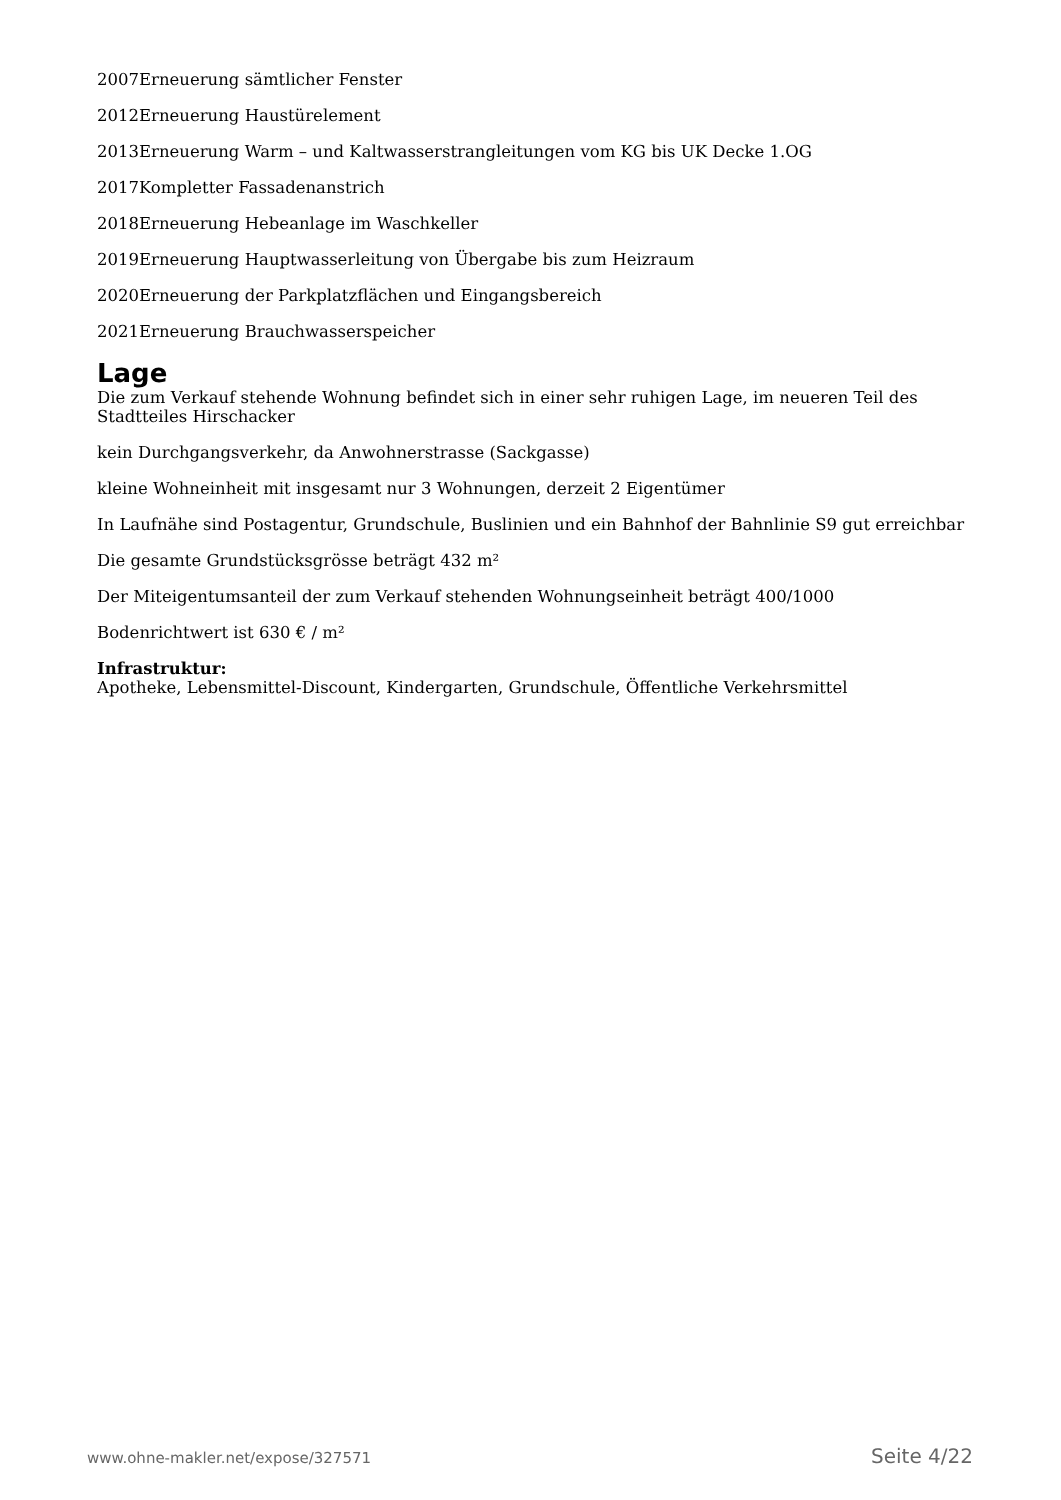2007Erneuerung sämtlicher Fenster
2012Erneuerung Haustürelement
2013Erneuerung Warm – und Kaltwasserstrangleitungen vom KG bis UK Decke 1.OG
2017Kompletter Fassadenanstrich
2018Erneuerung Hebeanlage im Waschkeller
2019Erneuerung Hauptwasserleitung von Übergabe bis zum Heizraum
2020Erneuerung der Parkplatzflächen und Eingangsbereich
2021Erneuerung Brauchwasserspeicher
Lage
Die zum Verkauf stehende Wohnung befindet sich in einer sehr ruhigen Lage, im neueren Teil des Stadtteiles Hirschacker
kein Durchgangsverkehr, da Anwohnerstrasse (Sackgasse)
kleine Wohneinheit mit insgesamt nur 3 Wohnungen, derzeit 2 Eigentümer
In Laufnähe sind Postagentur, Grundschule, Buslinien und ein Bahnhof der Bahnlinie S9 gut erreichbar
Die gesamte Grundstücksgrösse beträgt 432 m²
Der Miteigentumsanteil der zum Verkauf stehenden Wohnungseinheit beträgt 400/1000
Bodenrichtwert ist 630 € / m²
Infrastruktur:
Apotheke, Lebensmittel-Discount, Kindergarten, Grundschule, Öffentliche Verkehrsmittel
www.ohne-makler.net/expose/327571 Seite 4/22